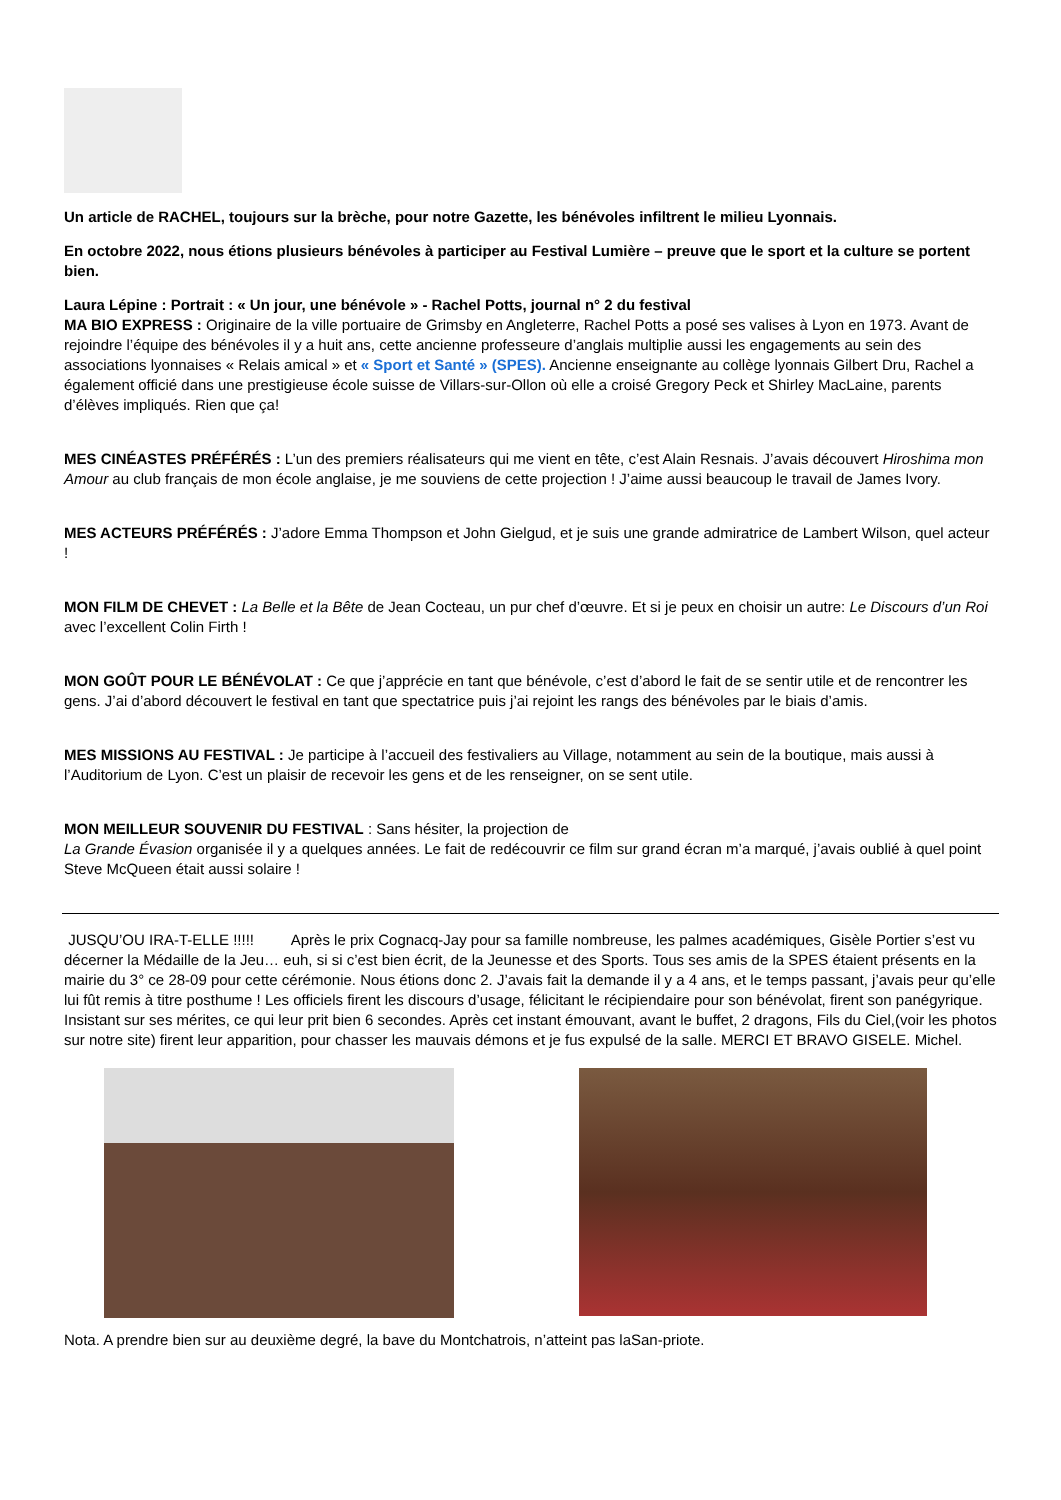Un article de RACHEL, toujours sur la brèche, pour notre Gazette, les bénévoles infiltrent le milieu Lyonnais.
En octobre 2022, nous étions plusieurs bénévoles à participer au Festival Lumière – preuve que le sport et la culture se portent bien.
Laura Lépine : Portrait : « Un jour, une bénévole » - Rachel Potts, journal n° 2 du festival
MA BIO EXPRESS : Originaire de la ville portuaire de Grimsby en Angleterre, Rachel Potts a posé ses valises à Lyon en 1973. Avant de rejoindre l’équipe des bénévoles il y a huit ans, cette ancienne professeure d’anglais multiplie aussi les engagements au sein des associations lyonnaises « Relais amical » et « Sport et Santé » (SPES). Ancienne enseignante au collège lyonnais Gilbert Dru, Rachel a également officié dans une prestigieuse école suisse de Villars-sur-Ollon où elle a croisé Gregory Peck et Shirley MacLaine, parents d’élèves impliqués. Rien que ça!
MES CINÉASTES PRÉFÉRÉS : L’un des premiers réalisateurs qui me vient en tête, c’est Alain Resnais. J’avais découvert Hiroshima mon Amour au club français de mon école anglaise, je me souviens de cette projection ! J’aime aussi beaucoup le travail de James Ivory.
MES ACTEURS PRÉFÉRÉS : J’adore Emma Thompson et John Gielgud, et je suis une grande admiratrice de Lambert Wilson, quel acteur !
MON FILM DE CHEVET : La Belle et la Bête de Jean Cocteau, un pur chef d’œuvre. Et si je peux en choisir un autre: Le Discours d’un Roi avec l’excellent Colin Firth !
MON GOÛT POUR LE BÉNÉVOLAT : Ce que j’apprécie en tant que bénévole, c’est d’abord le fait de se sentir utile et de rencontrer les gens. J’ai d’abord découvert le festival en tant que spectatrice puis j’ai rejoint les rangs des bénévoles par le biais d’amis.
MES MISSIONS AU FESTIVAL : Je participe à l’accueil des festivaliers au Village, notamment au sein de la boutique, mais aussi à l’Auditorium de Lyon. C’est un plaisir de recevoir les gens et de les renseigner, on se sent utile.
MON MEILLEUR SOUVENIR DU FESTIVAL : Sans hésiter, la projection de
La Grande Évasion organisée il y a quelques années. Le fait de redécouvrir ce film sur grand écran m’a marqué, j’avais oublié à quel point Steve McQueen était aussi solaire !
JUSQU’OU IRA-T-ELLE !!!!! Après le prix Cognacq-Jay pour sa famille nombreuse, les palmes académiques, Gisèle Portier s’est vu décerner la Médaille de la Jeu… euh, si si c’est bien écrit, de la Jeunesse et des Sports. Tous ses amis de la SPES étaient présents en la mairie du 3° ce 28-09 pour cette cérémonie. Nous étions donc 2. J’avais fait la demande il y a 4 ans, et le temps passant, j’avais peur qu’elle lui fût remis à titre posthume ! Les officiels firent les discours d’usage, félicitant le récipiendaire pour son bénévolat, firent son panégyrique. Insistant sur ses mérites, ce qui leur prit bien 6 secondes. Après cet instant émouvant, avant le buffet, 2 dragons, Fils du Ciel,(voir les photos sur notre site) firent leur apparition, pour chasser les mauvais démons et je fus expulsé de la salle. MERCI ET BRAVO GISELE. Michel.
Nota. A prendre bien sur au deuxième degré, la bave du Montchatrois, n’atteint pas laSan-priote.